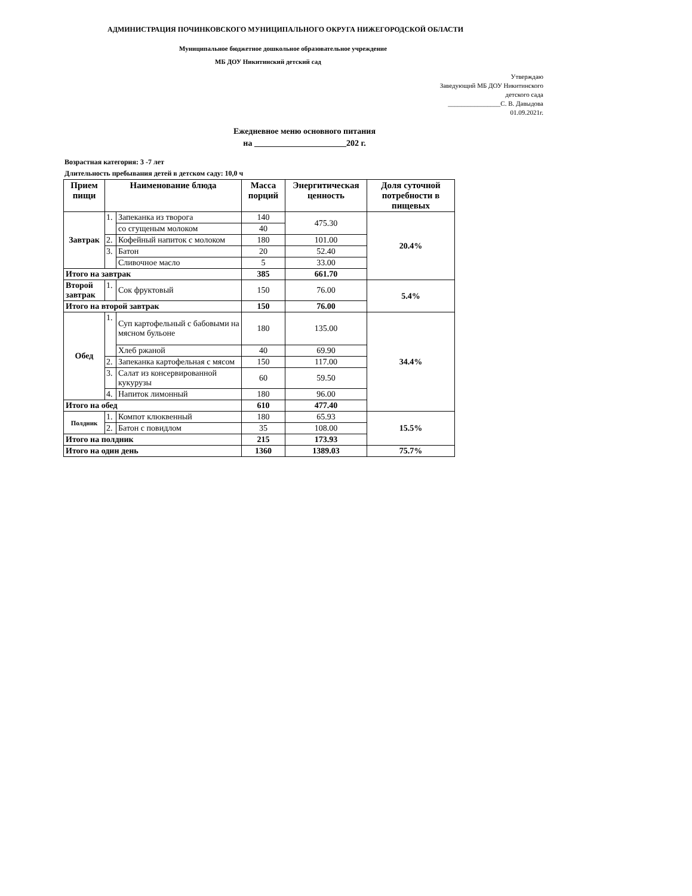АДМИНИСТРАЦИЯ ПОЧИНКОВСКОГО МУНИЦИПАЛЬНОГО ОКРУГА НИЖЕГОРОДСКОЙ ОБЛАСТИ
Муниципальное бюджетное дошкольное образовательное учреждение
МБ ДОУ Никитинский детский сад
Утверждаю
Заведующий МБ ДОУ Никитинского
детского сада
________________С. В. Давыдова
01.09.2021г.
Ежедневное меню основного питания
на ______________________202 г.
Возрастная категория: 3 -7 лет
Длительность пребывания детей в детском саду: 10,0 ч
| Прием пищи | Наименование блюда | | Масса порций | Энергитическая ценность | Доля суточной потребности в пищевых |
| --- | --- | --- | --- | --- | --- |
| Завтрак | 1. | Запеканка из творога | 140 | 475.30 | 20.4% |
| | | со сгущеным молоком | 40 | | |
| | 2. | Кофейный напиток с молоком | 180 | 101.00 | |
| | 3. | Батон | 20 | 52.40 | |
| | | Сливочное масло | 5 | 33.00 | |
| Итого на завтрак | | | 385 | 661.70 | |
| Второй завтрак | 1. | Сок фруктовый | 150 | 76.00 | 5.4% |
| Итого на второй завтрак | | | 150 | 76.00 | |
| Обед | 1. | Суп картофельный с бабовыми на мясном бульоне | 180 | 135.00 | 34.4% |
| | | Хлеб ржаной | 40 | 69.90 | |
| | 2. | Запеканка картофельная с мясом | 150 | 117.00 | |
| | 3. | Салат из консервированной кукурузы | 60 | 59.50 | |
| | 4. | Напиток лимонный | 180 | 96.00 | |
| Итого на обед | | | 610 | 477.40 | |
| Полдник | 1. | Компот клюквенный | 180 | 65.93 | 15.5% |
| | 2. | Батон с повидлом | 35 | 108.00 | |
| Итого на полдник | | | 215 | 173.93 | |
| Итого на один день | | | 1360 | 1389.03 | 75.7% |